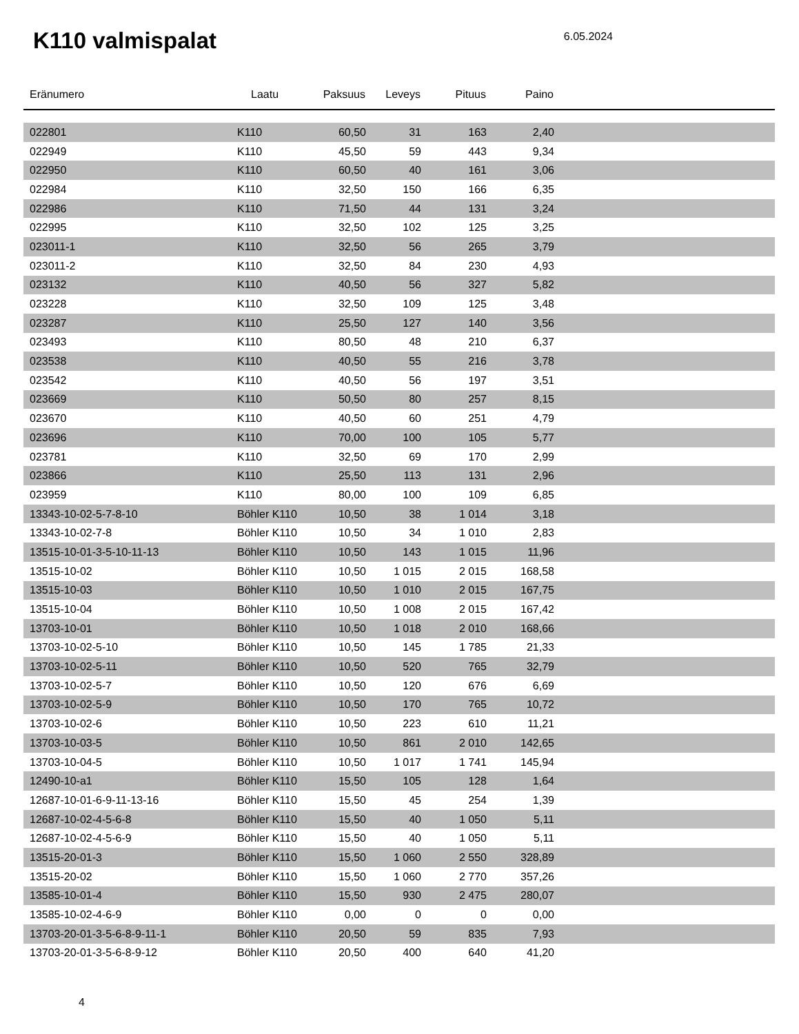K110 valmispalat
6.05.2024
| Eränumero | Laatu | Paksuus | Leveys | Pituus | Paino | |
| --- | --- | --- | --- | --- | --- | --- |
| 022801 | K110 | 60,50 | 31 | 163 | 2,40 | |
| 022949 | K110 | 45,50 | 59 | 443 | 9,34 | |
| 022950 | K110 | 60,50 | 40 | 161 | 3,06 | |
| 022984 | K110 | 32,50 | 150 | 166 | 6,35 | |
| 022986 | K110 | 71,50 | 44 | 131 | 3,24 | |
| 022995 | K110 | 32,50 | 102 | 125 | 3,25 | |
| 023011-1 | K110 | 32,50 | 56 | 265 | 3,79 | |
| 023011-2 | K110 | 32,50 | 84 | 230 | 4,93 | |
| 023132 | K110 | 40,50 | 56 | 327 | 5,82 | |
| 023228 | K110 | 32,50 | 109 | 125 | 3,48 | |
| 023287 | K110 | 25,50 | 127 | 140 | 3,56 | |
| 023493 | K110 | 80,50 | 48 | 210 | 6,37 | |
| 023538 | K110 | 40,50 | 55 | 216 | 3,78 | |
| 023542 | K110 | 40,50 | 56 | 197 | 3,51 | |
| 023669 | K110 | 50,50 | 80 | 257 | 8,15 | |
| 023670 | K110 | 40,50 | 60 | 251 | 4,79 | |
| 023696 | K110 | 70,00 | 100 | 105 | 5,77 | |
| 023781 | K110 | 32,50 | 69 | 170 | 2,99 | |
| 023866 | K110 | 25,50 | 113 | 131 | 2,96 | |
| 023959 | K110 | 80,00 | 100 | 109 | 6,85 | |
| 13343-10-02-5-7-8-10 | Böhler K110 | 10,50 | 38 | 1 014 | 3,18 | |
| 13343-10-02-7-8 | Böhler K110 | 10,50 | 34 | 1 010 | 2,83 | |
| 13515-10-01-3-5-10-11-13 | Böhler K110 | 10,50 | 143 | 1 015 | 11,96 | |
| 13515-10-02 | Böhler K110 | 10,50 | 1 015 | 2 015 | 168,58 | |
| 13515-10-03 | Böhler K110 | 10,50 | 1 010 | 2 015 | 167,75 | |
| 13515-10-04 | Böhler K110 | 10,50 | 1 008 | 2 015 | 167,42 | |
| 13703-10-01 | Böhler K110 | 10,50 | 1 018 | 2 010 | 168,66 | |
| 13703-10-02-5-10 | Böhler K110 | 10,50 | 145 | 1 785 | 21,33 | |
| 13703-10-02-5-11 | Böhler K110 | 10,50 | 520 | 765 | 32,79 | |
| 13703-10-02-5-7 | Böhler K110 | 10,50 | 120 | 676 | 6,69 | |
| 13703-10-02-5-9 | Böhler K110 | 10,50 | 170 | 765 | 10,72 | |
| 13703-10-02-6 | Böhler K110 | 10,50 | 223 | 610 | 11,21 | |
| 13703-10-03-5 | Böhler K110 | 10,50 | 861 | 2 010 | 142,65 | |
| 13703-10-04-5 | Böhler K110 | 10,50 | 1 017 | 1 741 | 145,94 | |
| 12490-10-a1 | Böhler K110 | 15,50 | 105 | 128 | 1,64 | |
| 12687-10-01-6-9-11-13-16 | Böhler K110 | 15,50 | 45 | 254 | 1,39 | |
| 12687-10-02-4-5-6-8 | Böhler K110 | 15,50 | 40 | 1 050 | 5,11 | |
| 12687-10-02-4-5-6-9 | Böhler K110 | 15,50 | 40 | 1 050 | 5,11 | |
| 13515-20-01-3 | Böhler K110 | 15,50 | 1 060 | 2 550 | 328,89 | |
| 13515-20-02 | Böhler K110 | 15,50 | 1 060 | 2 770 | 357,26 | |
| 13585-10-01-4 | Böhler K110 | 15,50 | 930 | 2 475 | 280,07 | |
| 13585-10-02-4-6-9 | Böhler K110 | 0,00 | 0 | 0 | 0,00 | |
| 13703-20-01-3-5-6-8-9-11-1 | Böhler K110 | 20,50 | 59 | 835 | 7,93 | |
| 13703-20-01-3-5-6-8-9-12 | Böhler K110 | 20,50 | 400 | 640 | 41,20 | |
4